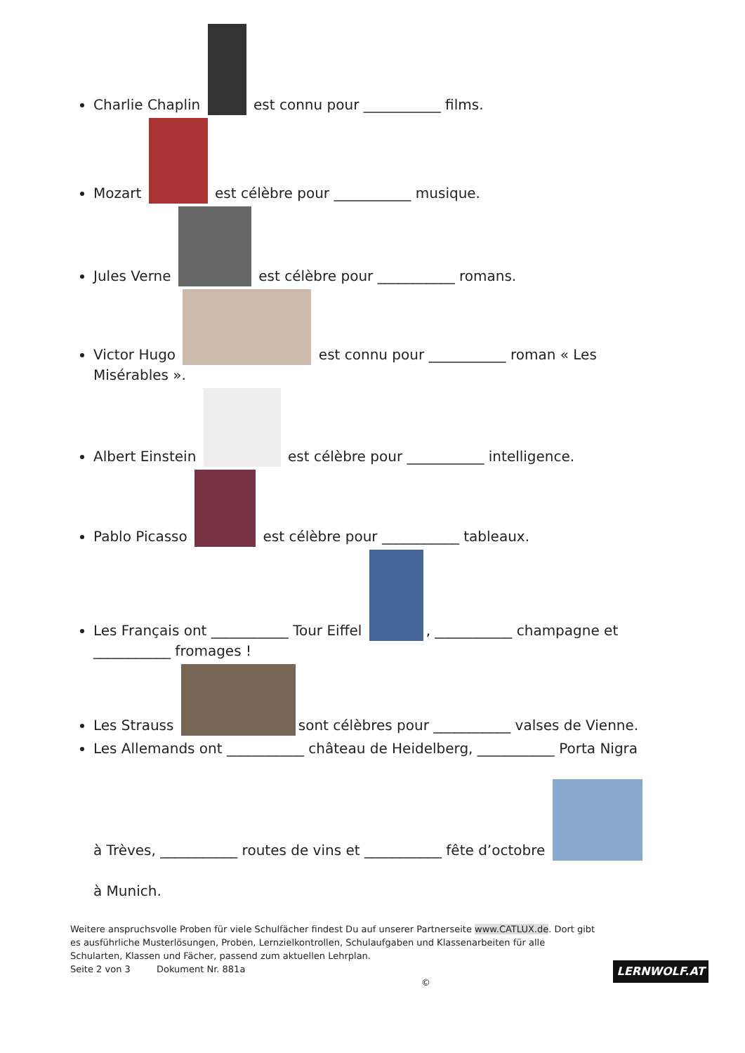Charlie Chaplin est connu pour ___________ films.
Mozart est célèbre pour ___________ musique.
Jules Verne est célèbre pour ___________ romans.
Victor Hugo est connu pour ___________ roman « Les Misérables ».
Albert Einstein est célèbre pour ___________ intelligence.
Pablo Picasso est célèbre pour ___________ tableaux.
Les Français ont ___________ Tour Eiffel , ___________ champagne et ___________ fromages !
Les Strauss sont célèbres pour ___________ valses de Vienne.
Les Allemands ont ___________ château de Heidelberg, ___________ Porta Nigra
à Trèves, ___________ routes de vins et ___________ fête d’octobre
à Munich.
Weitere anspruchsvolle Proben für viele Schulfächer findest Du auf unserer Partnerseite www.CATLUX.de. Dort gibt es ausführliche Musterlösungen, Proben, Lernzielkontrollen, Schulaufgaben und Klassenarbeiten für alle Schularten, Klassen und Fächer, passend zum aktuellen Lehrplan.
Seite 2 von 3 Dokument Nr. 881a ©
LERNWOLF.AT